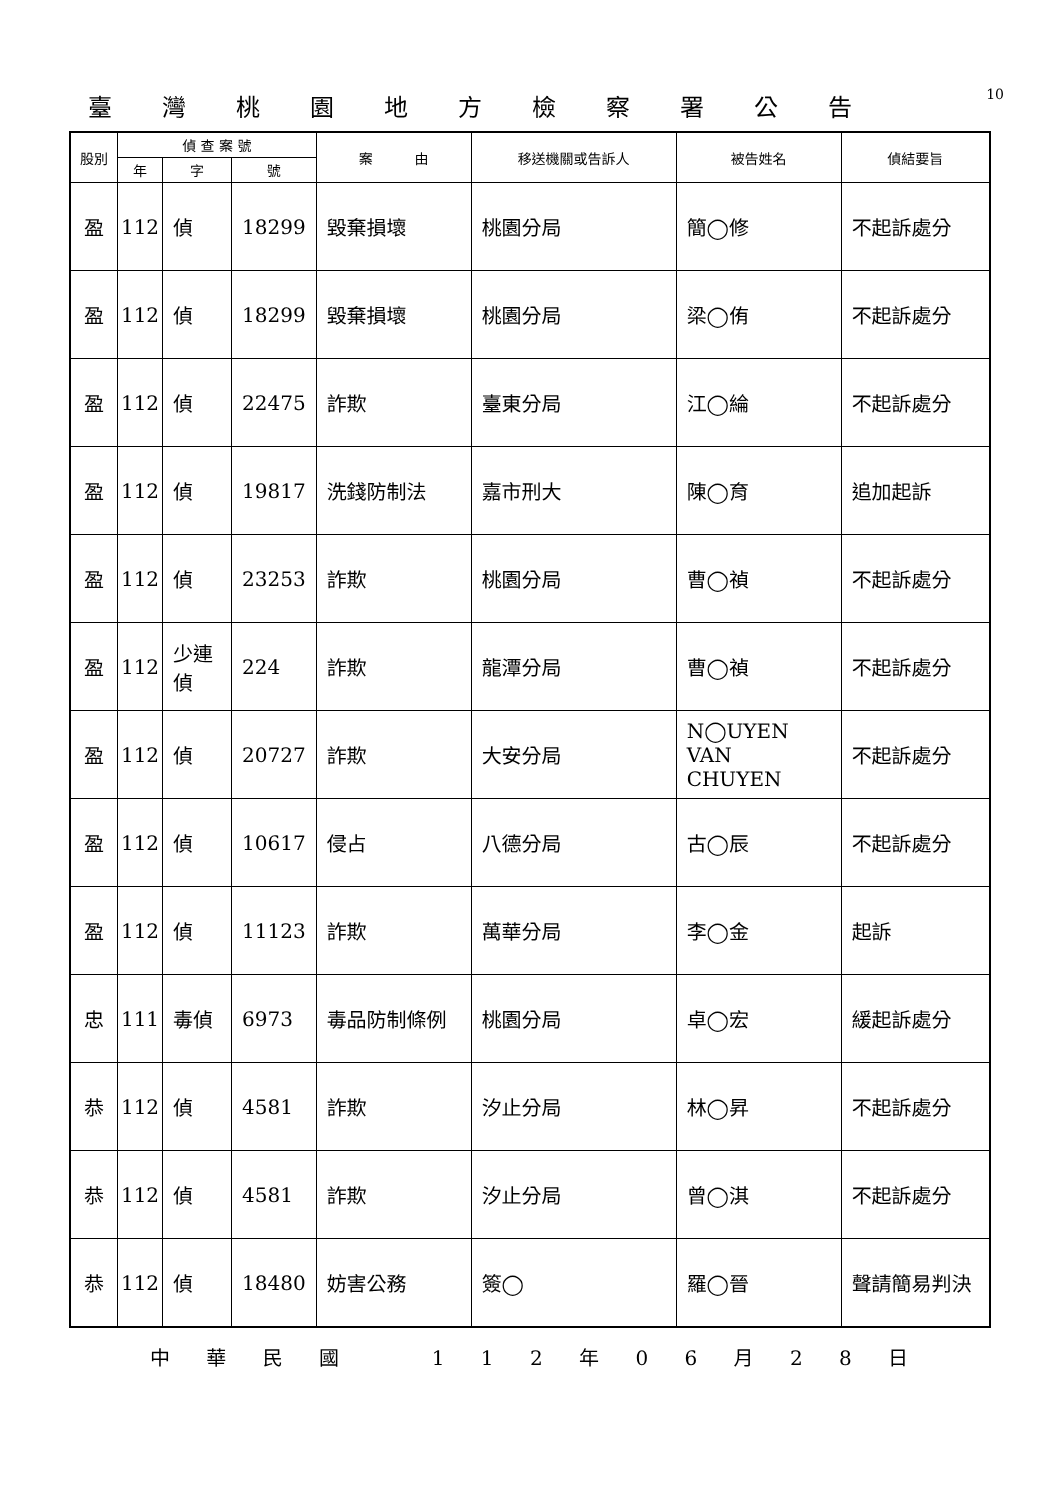10
臺灣桃園地方檢察署公告
| 股別 | 偵 查 案 號 | | | 案 由 | 移送機關或告訴人 | 被告姓名 | 偵結要旨 |
| --- | --- | --- | --- | --- | --- | --- | --- |
| | 年 | 字 | 號 | | | | |
| 盈 | 112 | 偵 | 18299 | 毀棄損壞 | 桃園分局 | 簡◯修 | 不起訴處分 |
| 盈 | 112 | 偵 | 18299 | 毀棄損壞 | 桃園分局 | 梁◯侑 | 不起訴處分 |
| 盈 | 112 | 偵 | 22475 | 詐欺 | 臺東分局 | 江◯綸 | 不起訴處分 |
| 盈 | 112 | 偵 | 19817 | 洗錢防制法 | 嘉市刑大 | 陳◯育 | 追加起訴 |
| 盈 | 112 | 偵 | 23253 | 詐欺 | 桃園分局 | 曹◯禎 | 不起訴處分 |
| 盈 | 112 | 少連偵 | 224 | 詐欺 | 龍潭分局 | 曹◯禎 | 不起訴處分 |
| 盈 | 112 | 偵 | 20727 | 詐欺 | 大安分局 | N◯UYEN VAN CHUYEN | 不起訴處分 |
| 盈 | 112 | 偵 | 10617 | 侵占 | 八德分局 | 古◯辰 | 不起訴處分 |
| 盈 | 112 | 偵 | 11123 | 詐欺 | 萬華分局 | 李◯金 | 起訴 |
| 忠 | 111 | 毒偵 | 6973 | 毒品防制條例 | 桃園分局 | 卓◯宏 | 緩起訴處分 |
| 恭 | 112 | 偵 | 4581 | 詐欺 | 汐止分局 | 林◯昇 | 不起訴處分 |
| 恭 | 112 | 偵 | 4581 | 詐欺 | 汐止分局 | 曾◯淇 | 不起訴處分 |
| 恭 | 112 | 偵 | 18480 | 妨害公務 | 簽◯ | 羅◯晉 | 聲請簡易判決 |
中 華 民 國 　 1 1 2 年 0 6 月 2 8 日